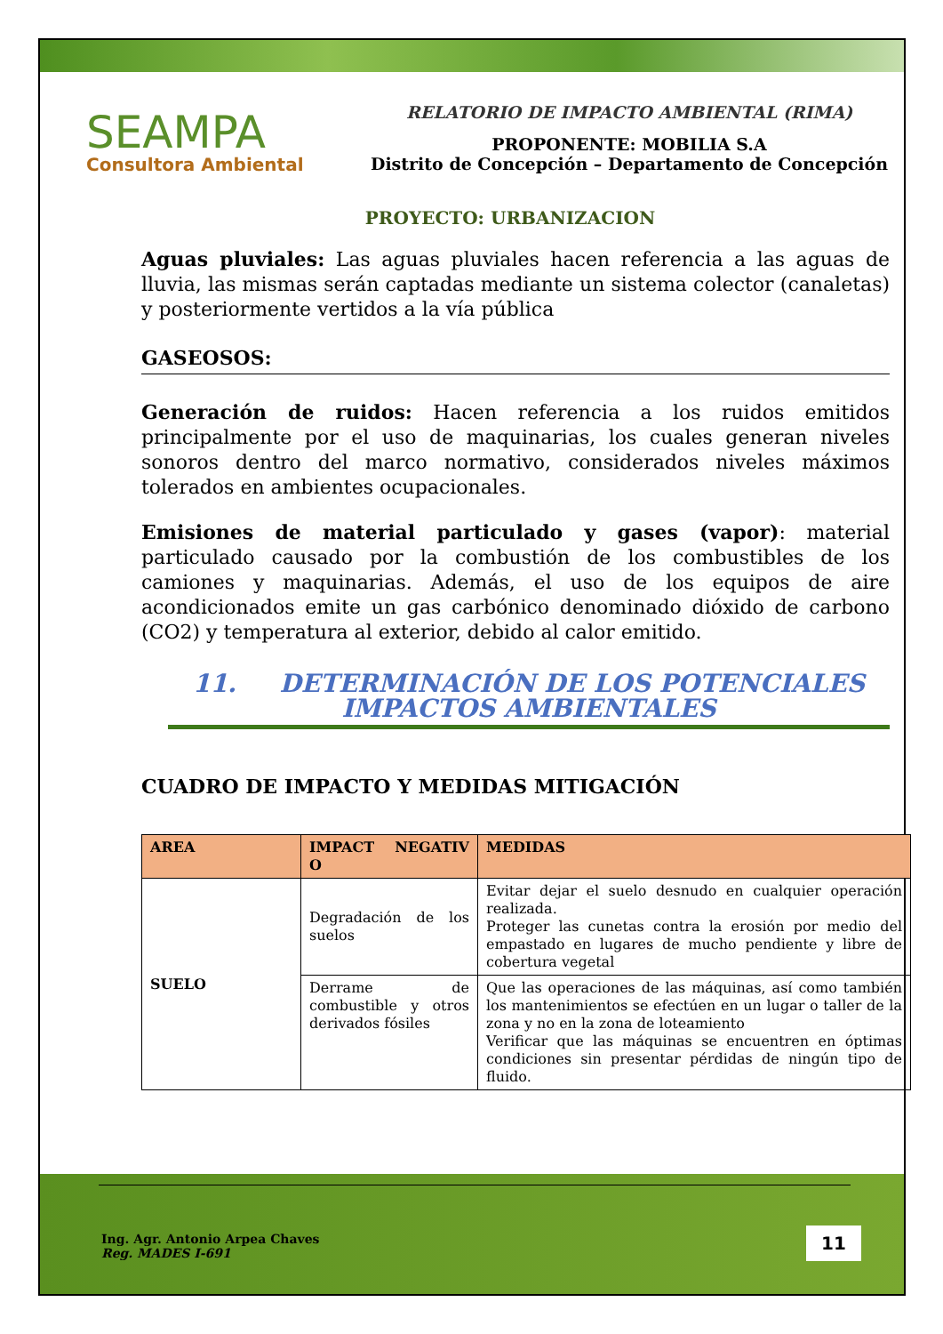SEAMPA
Consultora Ambiental
RELATORIO DE IMPACTO AMBIENTAL (RIMA)
PROPONENTE: MOBILIA S.A
Distrito de Concepción – Departamento de Concepción
PROYECTO: URBANIZACION
Aguas pluviales: Las aguas pluviales hacen referencia a las aguas de lluvia, las mismas serán captadas mediante un sistema colector (canaletas) y posteriormente vertidos a la vía pública
GASEOSOS:
Generación de ruidos: Hacen referencia a los ruidos emitidos principalmente por el uso de maquinarias, los cuales generan niveles sonoros dentro del marco normativo, considerados niveles máximos tolerados en ambientes ocupacionales.
Emisiones de material particulado y gases (vapor): material particulado causado por la combustión de los combustibles de los camiones y maquinarias. Además, el uso de los equipos de aire acondicionados emite un gas carbónico denominado dióxido de carbono (CO2) y temperatura al exterior, debido al calor emitido.
11. DETERMINACIÓN DE LOS POTENCIALES
IMPACTOS AMBIENTALES
CUADRO DE IMPACTO Y MEDIDAS MITIGACIÓN
| AREA | IMPACT NEGATIV O | MEDIDAS |
| --- | --- | --- |
| SUELO | Degradación de los suelos | Evitar dejar el suelo desnudo en cualquier operación realizada. Proteger las cunetas contra la erosión por medio del empastado en lugares de mucho pendiente y libre de cobertura vegetal |
| | Derrame de combustible y otros derivados fósiles | Que las operaciones de las máquinas, así como también los mantenimientos se efectúen en un lugar o taller de la zona y no en la zona de loteamiento Verificar que las máquinas se encuentren en óptimas condiciones sin presentar pérdidas de ningún tipo de fluido. |
Ing. Agr. Antonio Arpea Chaves
Reg. MADES I-691
11